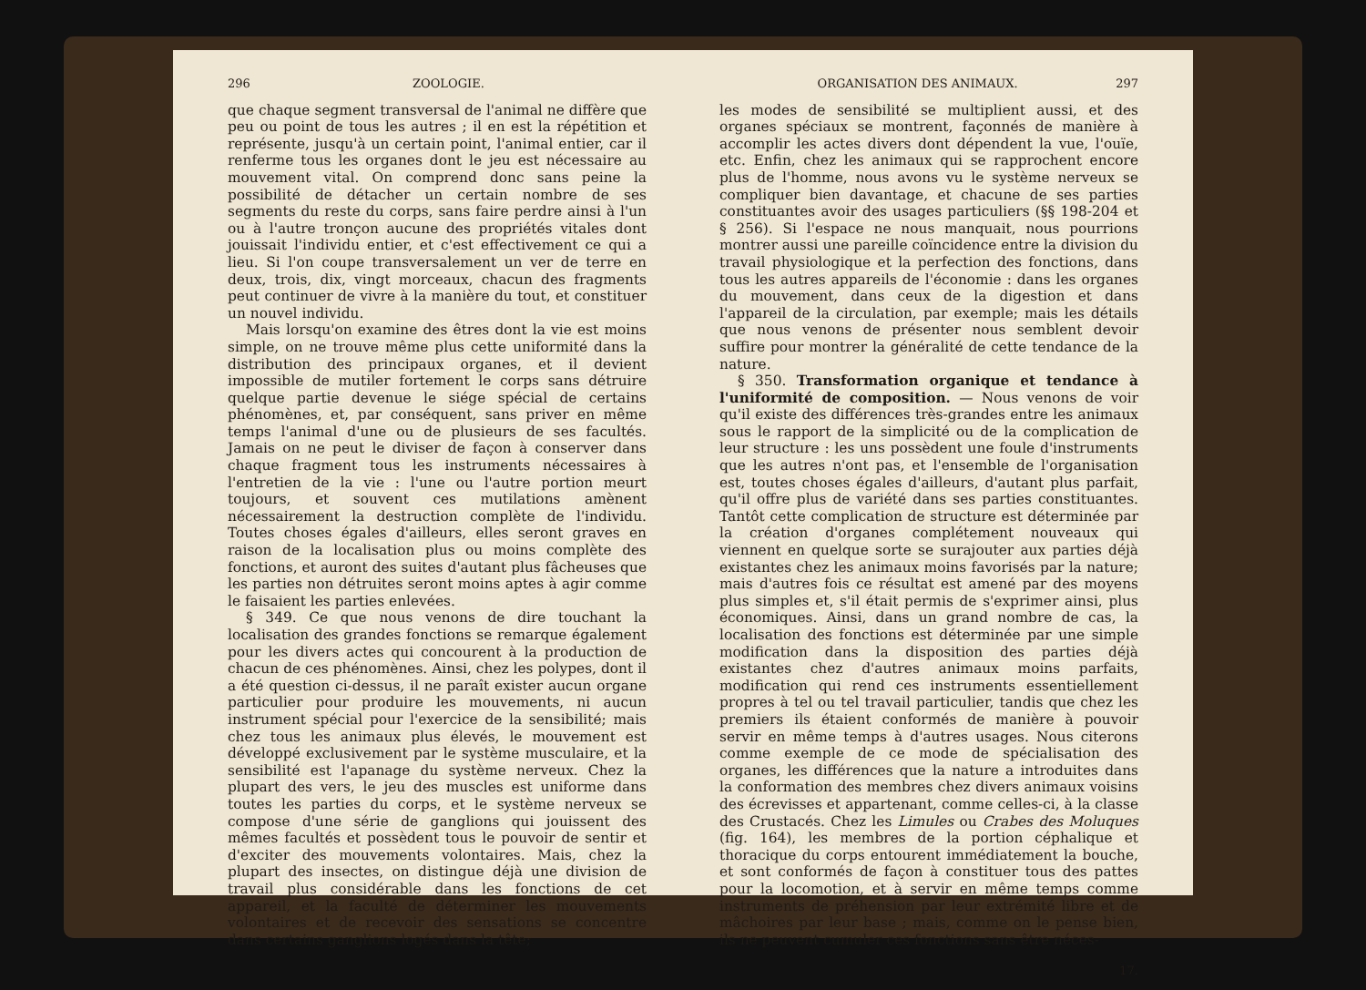296 ZOOLOGIE.
que chaque segment transversal de l'animal ne diffère que peu ou point de tous les autres ; il en est la répétition et représente, jusqu'à un certain point, l'animal entier, car il renferme tous les organes dont le jeu est nécessaire au mouvement vital. On comprend donc sans peine la possibilité de détacher un certain nombre de ses segments du reste du corps, sans faire perdre ainsi à l'un ou à l'autre tronçon aucune des propriétés vitales dont jouissait l'individu entier, et c'est effectivement ce qui a lieu. Si l'on coupe transversalement un ver de terre en deux, trois, dix, vingt morceaux, chacun des fragments peut continuer de vivre à la manière du tout, et constituer un nouvel individu.
Mais lorsqu'on examine des êtres dont la vie est moins simple, on ne trouve même plus cette uniformité dans la distribution des principaux organes, et il devient impossible de mutiler fortement le corps sans détruire quelque partie devenue le siége spécial de certains phénomènes, et, par conséquent, sans priver en même temps l'animal d'une ou de plusieurs de ses facultés. Jamais on ne peut le diviser de façon à conserver dans chaque fragment tous les instruments nécessaires à l'entretien de la vie : l'une ou l'autre portion meurt toujours, et souvent ces mutilations amènent nécessairement la destruction complète de l'individu. Toutes choses égales d'ailleurs, elles seront graves en raison de la localisation plus ou moins complète des fonctions, et auront des suites d'autant plus fâcheuses que les parties non détruites seront moins aptes à agir comme le faisaient les parties enlevées.
§ 349. Ce que nous venons de dire touchant la localisation des grandes fonctions se remarque également pour les divers actes qui concourent à la production de chacun de ces phénomènes. Ainsi, chez les polypes, dont il a été question ci-dessus, il ne paraît exister aucun organe particulier pour produire les mouvements, ni aucun instrument spécial pour l'exercice de la sensibilité; mais chez tous les animaux plus élevés, le mouvement est développé exclusivement par le système musculaire, et la sensibilité est l'apanage du système nerveux. Chez la plupart des vers, le jeu des muscles est uniforme dans toutes les parties du corps, et le système nerveux se compose d'une série de ganglions qui jouissent des mêmes facultés et possèdent tous le pouvoir de sentir et d'exciter des mouvements volontaires. Mais, chez la plupart des insectes, on distingue déjà une division de travail plus considérable dans les fonctions de cet appareil, et la faculté de déterminer les mouvements volontaires et de recevoir des sensations se concentre dans certains ganglions logés dans la tête;
ORGANISATION DES ANIMAUX. 297
les modes de sensibilité se multiplient aussi, et des organes spéciaux se montrent, façonnés de manière à accomplir les actes divers dont dépendent la vue, l'ouïe, etc. Enfin, chez les animaux qui se rapprochent encore plus de l'homme, nous avons vu le système nerveux se compliquer bien davantage, et chacune de ses parties constituantes avoir des usages particuliers (§§ 198-204 et § 256). Si l'espace ne nous manquait, nous pourrions montrer aussi une pareille coïncidence entre la division du travail physiologique et la perfection des fonctions, dans tous les autres appareils de l'économie : dans les organes du mouvement, dans ceux de la digestion et dans l'appareil de la circulation, par exemple; mais les détails que nous venons de présenter nous semblent devoir suffire pour montrer la généralité de cette tendance de la nature.
§ 350. Transformation organique et tendance à l'uniformité de composition. — Nous venons de voir qu'il existe des différences très-grandes entre les animaux sous le rapport de la simplicité ou de la complication de leur structure : les uns possèdent une foule d'instruments que les autres n'ont pas, et l'ensemble de l'organisation est, toutes choses égales d'ailleurs, d'autant plus parfait, qu'il offre plus de variété dans ses parties constituantes. Tantôt cette complication de structure est déterminée par la création d'organes complétement nouveaux qui viennent en quelque sorte se surajouter aux parties déjà existantes chez les animaux moins favorisés par la nature; mais d'autres fois ce résultat est amené par des moyens plus simples et, s'il était permis de s'exprimer ainsi, plus économiques. Ainsi, dans un grand nombre de cas, la localisation des fonctions est déterminée par une simple modification dans la disposition des parties déjà existantes chez d'autres animaux moins parfaits, modification qui rend ces instruments essentiellement propres à tel ou tel travail particulier, tandis que chez les premiers ils étaient conformés de manière à pouvoir servir en même temps à d'autres usages. Nous citerons comme exemple de ce mode de spécialisation des organes, les différences que la nature a introduites dans la conformation des membres chez divers animaux voisins des écrevisses et appartenant, comme celles-ci, à la classe des Crustacés. Chez les Limules ou Crabes des Moluques (fig. 164), les membres de la portion céphalique et thoracique du corps entourent immédiatement la bouche, et sont conformés de façon à constituer tous des pattes pour la locomotion, et à servir en même temps comme instruments de préhension par leur extrémité libre et de mâchoires par leur base ; mais, comme on le pense bien, ils ne peuvent cumuler ces fonctions sans être néces-
17.